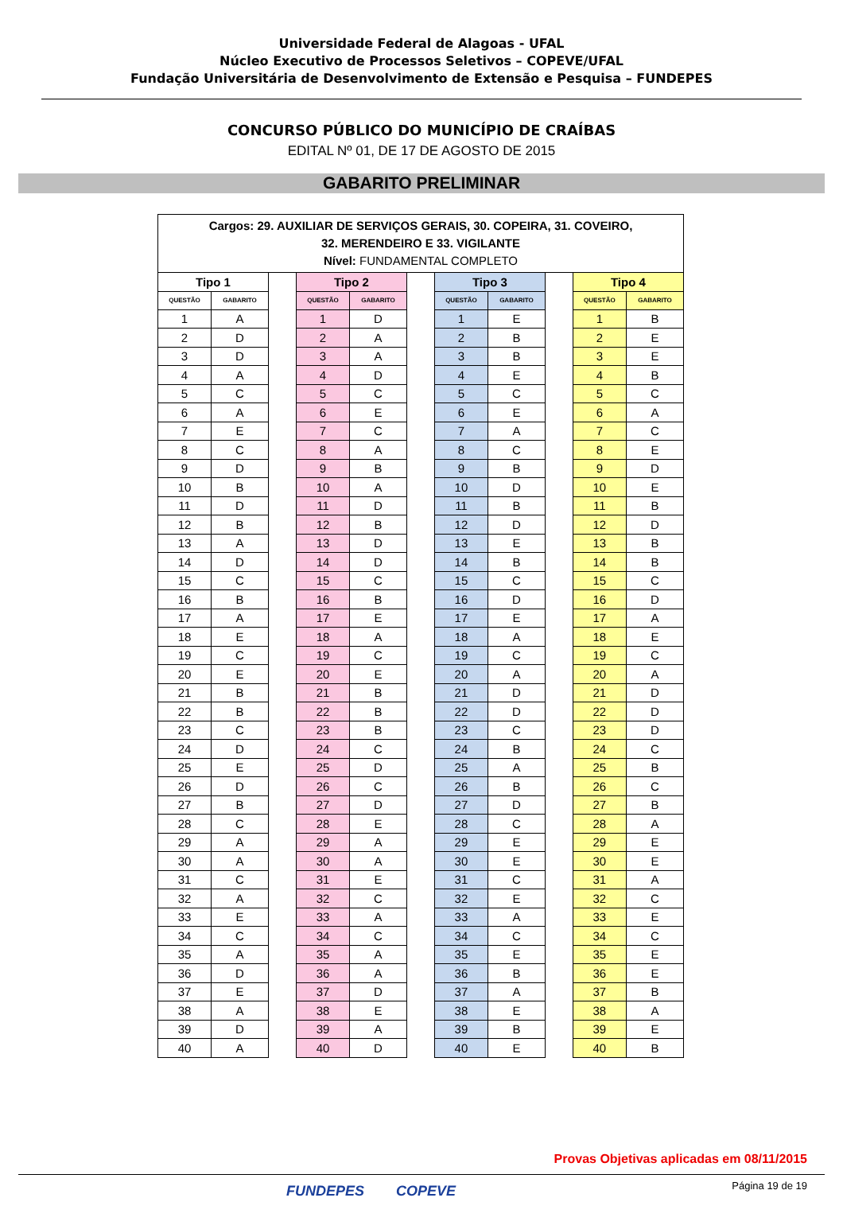Universidade Federal de Alagoas - UFAL
Núcleo Executivo de Processos Seletivos – COPEVE/UFAL
Fundação Universitária de Desenvolvimento de Extensão e Pesquisa – FUNDEPES
CONCURSO PÚBLICO DO MUNICÍPIO DE CRAÍBAS
EDITAL Nº 01, DE 17 DE AGOSTO DE 2015
GABARITO PRELIMINAR
| Cargos: 29. AUXILIAR DE SERVIÇOS GERAIS, 30. COPEIRA, 31. COVEIRO, 32. MERENDEIRO E 33. VIGILANTE Nível: FUNDAMENTAL COMPLETO | | | | | | | | | | |
| Tipo 1 | | | Tipo 2 | | | Tipo 3 | | | Tipo 4 | |
| QUESTÃO | GABARITO | | QUESTÃO | GABARITO | | QUESTÃO | GABARITO | | QUESTÃO | GABARITO |
| 1 | A | | 1 | D | | 1 | E | | 1 | B |
| 2 | D | | 2 | A | | 2 | B | | 2 | E |
| 3 | D | | 3 | A | | 3 | B | | 3 | E |
| 4 | A | | 4 | D | | 4 | E | | 4 | B |
| 5 | C | | 5 | C | | 5 | C | | 5 | C |
| 6 | A | | 6 | E | | 6 | E | | 6 | A |
| 7 | E | | 7 | C | | 7 | A | | 7 | C |
| 8 | C | | 8 | A | | 8 | C | | 8 | E |
| 9 | D | | 9 | B | | 9 | B | | 9 | D |
| 10 | B | | 10 | A | | 10 | D | | 10 | E |
| 11 | D | | 11 | D | | 11 | B | | 11 | B |
| 12 | B | | 12 | B | | 12 | D | | 12 | D |
| 13 | A | | 13 | D | | 13 | E | | 13 | B |
| 14 | D | | 14 | D | | 14 | B | | 14 | B |
| 15 | C | | 15 | C | | 15 | C | | 15 | C |
| 16 | B | | 16 | B | | 16 | D | | 16 | D |
| 17 | A | | 17 | E | | 17 | E | | 17 | A |
| 18 | E | | 18 | A | | 18 | A | | 18 | E |
| 19 | C | | 19 | C | | 19 | C | | 19 | C |
| 20 | E | | 20 | E | | 20 | A | | 20 | A |
| 21 | B | | 21 | B | | 21 | D | | 21 | D |
| 22 | B | | 22 | B | | 22 | D | | 22 | D |
| 23 | C | | 23 | B | | 23 | C | | 23 | D |
| 24 | D | | 24 | C | | 24 | B | | 24 | C |
| 25 | E | | 25 | D | | 25 | A | | 25 | B |
| 26 | D | | 26 | C | | 26 | B | | 26 | C |
| 27 | B | | 27 | D | | 27 | D | | 27 | B |
| 28 | C | | 28 | E | | 28 | C | | 28 | A |
| 29 | A | | 29 | A | | 29 | E | | 29 | E |
| 30 | A | | 30 | A | | 30 | E | | 30 | E |
| 31 | C | | 31 | E | | 31 | C | | 31 | A |
| 32 | A | | 32 | C | | 32 | E | | 32 | C |
| 33 | E | | 33 | A | | 33 | A | | 33 | E |
| 34 | C | | 34 | C | | 34 | C | | 34 | C |
| 35 | A | | 35 | A | | 35 | E | | 35 | E |
| 36 | D | | 36 | A | | 36 | B | | 36 | E |
| 37 | E | | 37 | D | | 37 | A | | 37 | B |
| 38 | A | | 38 | E | | 38 | E | | 38 | A |
| 39 | D | | 39 | A | | 39 | B | | 39 | E |
| 40 | A | | 40 | D | | 40 | E | | 40 | B |
Provas Objetivas aplicadas em 08/11/2015
Página 19 de 19 FUNDEPES COPEVE